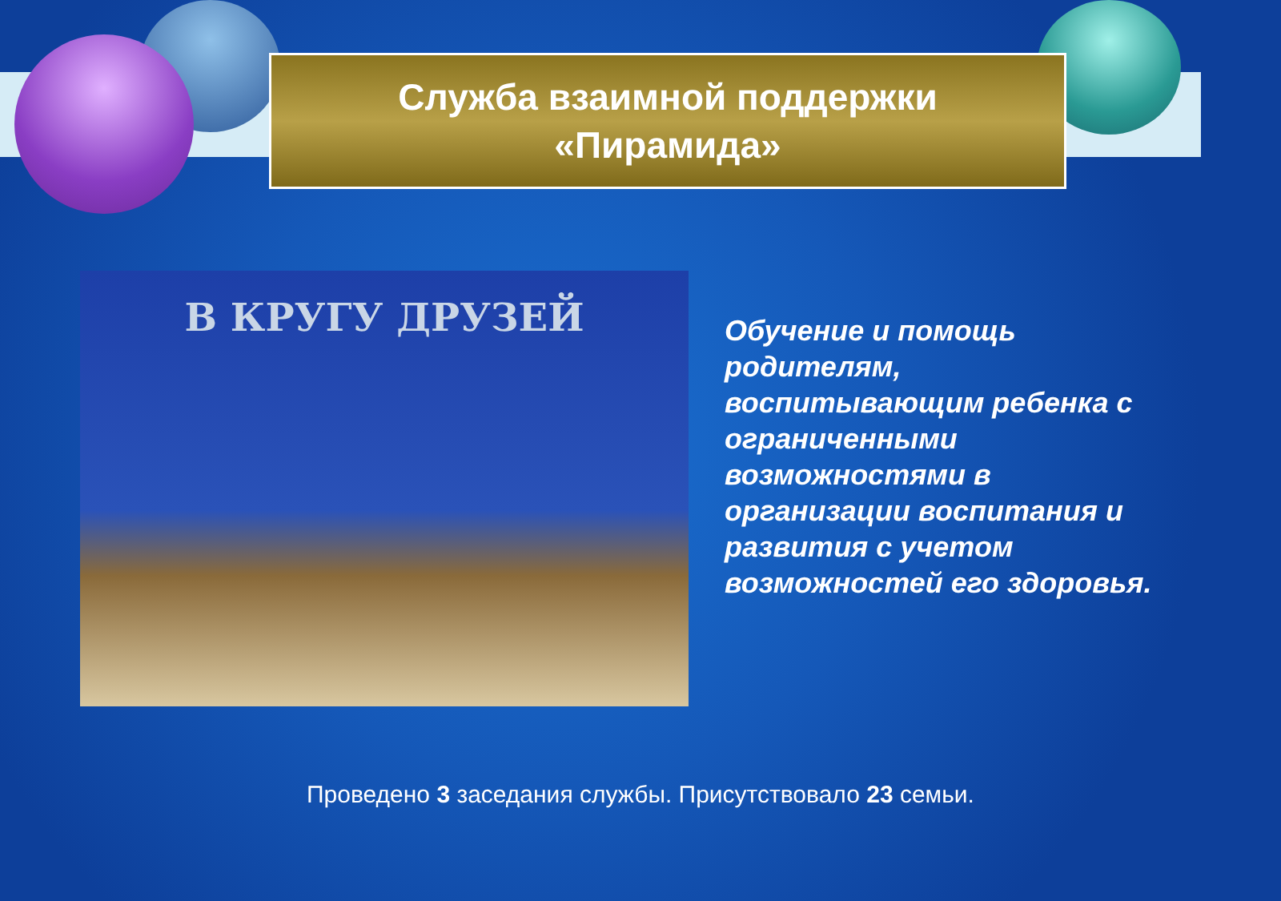Служба взаимной поддержки
«Пирамида»
В КРУГУ ДРУЗЕЙ
Обучение и помощь родителям, воспитывающим ребенка с ограниченными возможностями в организации воспитания и развития с учетом возможностей его здоровья.
Проведено 3 заседания службы. Присутствовало 23 семьи.